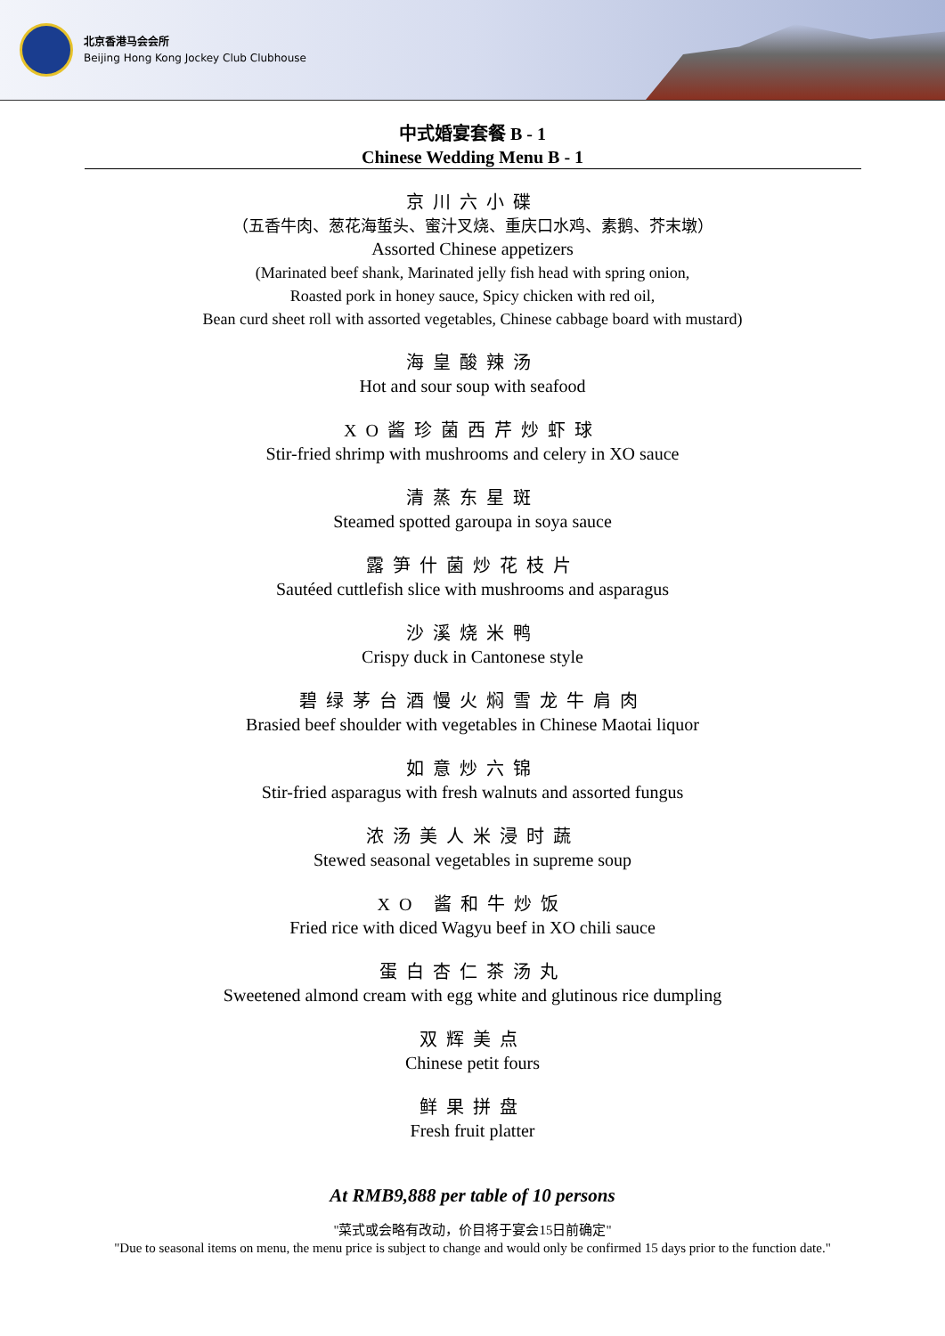北京香港马会会所
Beijing Hong Kong Jockey Club Clubhouse
中式婚宴套餐 B - 1
Chinese Wedding Menu B - 1
京川六小碟
（五香牛肉、葱花海蜇头、蜜汁叉烧、重庆口水鸡、素鹅、芥末墩）
Assorted Chinese appetizers
(Marinated beef shank, Marinated jelly fish head with spring onion,
Roasted pork in honey sauce, Spicy chicken with red oil,
Bean curd sheet roll with assorted vegetables, Chinese cabbage board with mustard)
海皇酸辣汤
Hot and sour soup with seafood
XO酱珍菌西芹炒虾球
Stir-fried shrimp with mushrooms and celery in XO sauce
清蒸东星斑
Steamed spotted garoupa in soya sauce
露笋什菌炒花枝片
Sautéed cuttlefish slice with mushrooms and asparagus
沙溪烧米鸭
Crispy duck in Cantonese style
碧绿茅台酒慢火焖雪龙牛肩肉
Brasied beef shoulder with vegetables in Chinese Maotai liquor
如意炒六锦
Stir-fried asparagus with fresh walnuts and assorted fungus
浓汤美人米浸时蔬
Stewed seasonal vegetables in supreme soup
XO 酱和牛炒饭
Fried rice with diced Wagyu beef in XO chili sauce
蛋白杏仁茶汤丸
Sweetened almond cream with egg white and glutinous rice dumpling
双辉美点
Chinese petit fours
鲜果拼盘
Fresh fruit platter
At RMB9,888 per table of 10 persons
"菜式或会略有改动，价目将于宴会15日前确定"
"Due to seasonal items on menu, the menu price is subject to change and would only be confirmed 15 days prior to the function date."